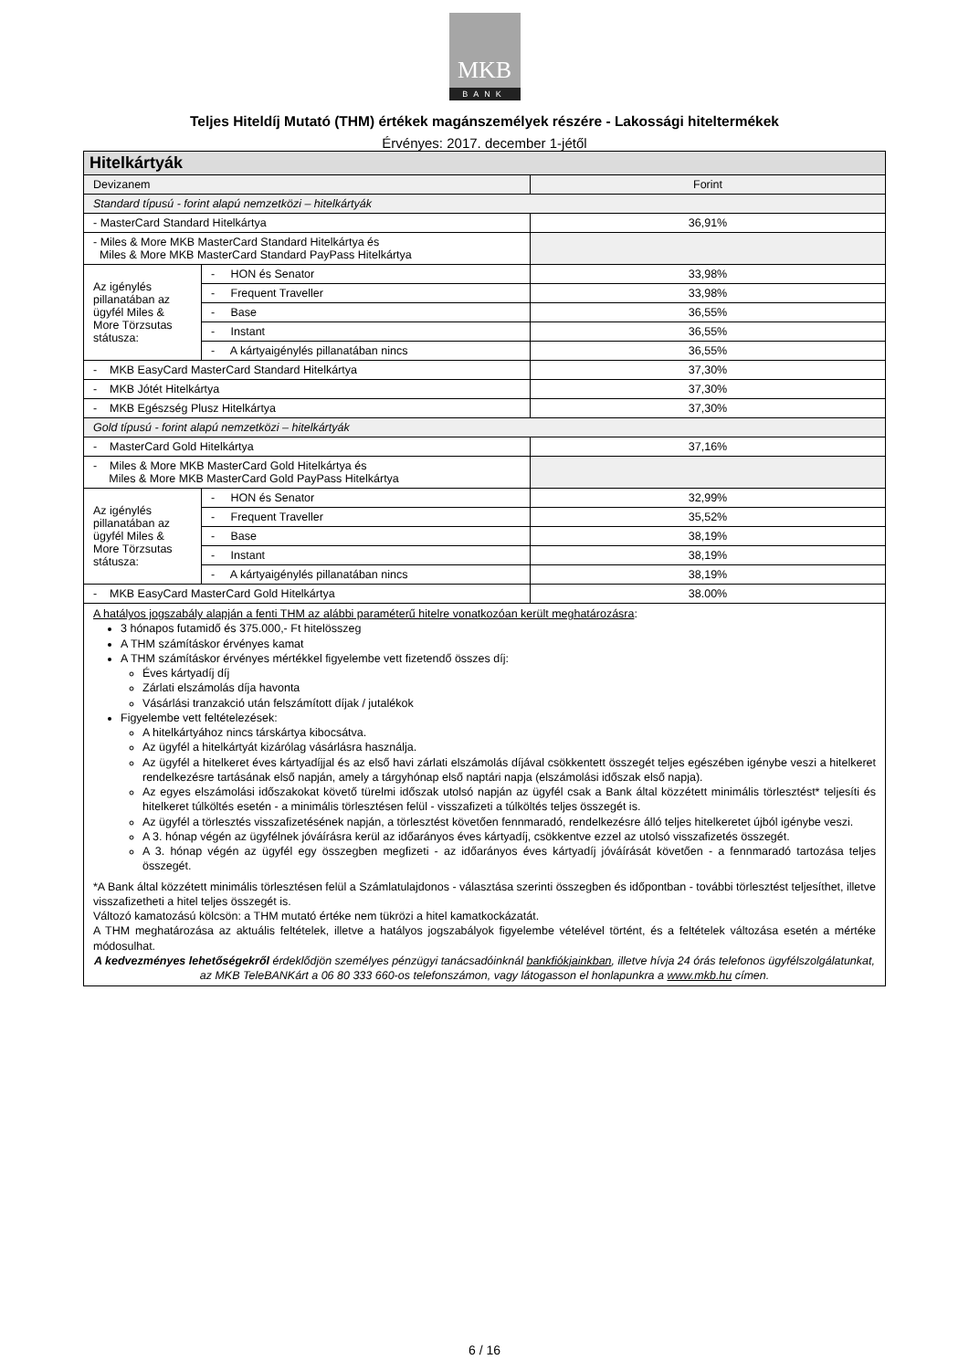MKB
BANK
Teljes Hiteldíj Mutató (THM) értékek magánszemélyek részére - Lakossági hiteltermékek
Érvényes: 2017. december 1-jétől
| Hitelkártyák | | |
| --- | --- | --- |
| Devizanem | | Forint |
| Standard típusú - forint alapú nemzetközi – hitelkártyák | | |
| - MasterCard Standard Hitelkártya | | 36,91% |
| - Miles & More MKB MasterCard Standard Hitelkártya és Miles & More MKB MasterCard Standard PayPass Hitelkártya | | |
| Az igénylés pillanatában az ügyfél Miles & More Törzsutas státusza: | - HON és Senator | 33,98% |
| | - Frequent Traveller | 33,98% |
| | - Base | 36,55% |
| | - Instant | 36,55% |
| | - A kártyaigénylés pillanatában nincs | 36,55% |
| - MKB EasyCard MasterCard Standard Hitelkártya | | 37,30% |
| - MKB Jótét Hitelkártya | | 37,30% |
| - MKB Egészség Plusz Hitelkártya | | 37,30% |
| Gold típusú - forint alapú nemzetközi – hitelkártyák | | |
| - MasterCard Gold Hitelkártya | | 37,16% |
| - Miles & More MKB MasterCard Gold Hitelkártya és Miles & More MKB MasterCard Gold PayPass Hitelkártya | | |
| Az igénylés pillanatában az ügyfél Miles & More Törzsutas státusza: | - HON és Senator | 32,99% |
| | - Frequent Traveller | 35,52% |
| | - Base | 38,19% |
| | - Instant | 38,19% |
| | - A kártyaigénylés pillanatában nincs | 38,19% |
| - MKB EasyCard MasterCard Gold Hitelkártya | | 38.00% |
| A hatályos jogszabály alapján a fenti THM az alábbi paraméterű hitelre vonatkozóan került meghatározásra : 3 hónapos futamidő és 375.000,- Ft hitelösszeg A THM számításkor érvényes kamat A THM számításkor érvényes mértékkel figyelembe vett fizetendő összes díj: Éves kártyadíj díj Zárlati elszámolás díja havonta Vásárlási tranzakció után felszámított díjak / jutalékok Figyelembe vett feltételezések: A hitelkártyához nincs társkártya kibocsátva. Az ügyfél a hitelkártyát kizárólag vásárlásra használja. Az ügyfél a hitelkeret éves kártyadíjjal és az első havi zárlati elszámolás díjával csökkentett összegét teljes egészében igénybe veszi a hitelkeret rendelkezésre tartásának első napján, amely a tárgyhónap első naptári napja (elszámolási időszak első napja). Az egyes elszámolási időszakokat követő türelmi időszak utolsó napján az ügyfél csak a Bank által közzétett minimális törlesztést* teljesíti és hitelkeret túlköltés esetén - a minimális törlesztésen felül - visszafizeti a túlköltés teljes összegét is. Az ügyfél a törlesztés visszafizetésének napján, a törlesztést követően fennmaradó, rendelkezésre álló teljes hitelkeretet újból igénybe veszi. A 3. hónap végén az ügyfélnek jóváírásra kerül az időarányos éves kártyadíj, csökkentve ezzel az utolsó visszafizetés összegét. A 3. hónap végén az ügyfél egy összegben megfizeti - az időarányos éves kártyadíj jóváírását követően - a fennmaradó tartozása teljes összegét. *A Bank által közzétett minimális törlesztésen felül a Számlatulajdonos - választása szerinti összegben és időpontban - további törlesztést teljesíthet, illetve visszafizetheti a hitel teljes összegét is. Változó kamatozású kölcsön: a THM mutató értéke nem tükrözi a hitel kamatkockázatát. A THM meghatározása az aktuális feltételek, illetve a hatályos jogszabályok figyelembe vételével történt, és a feltételek változása esetén a mértéke módosulhat. A kedvezményes lehetőségekről érdeklődjön személyes pénzügyi tanácsadóinknál bankfiókjainkban , illetve hívja 24 órás telefonos ügyfélszolgálatunkat, az MKB TeleBANKárt a 06 80 333 660-os telefonszámon, vagy látogasson el honlapunkra a www.mkb.hu címen. | | |
6 / 16